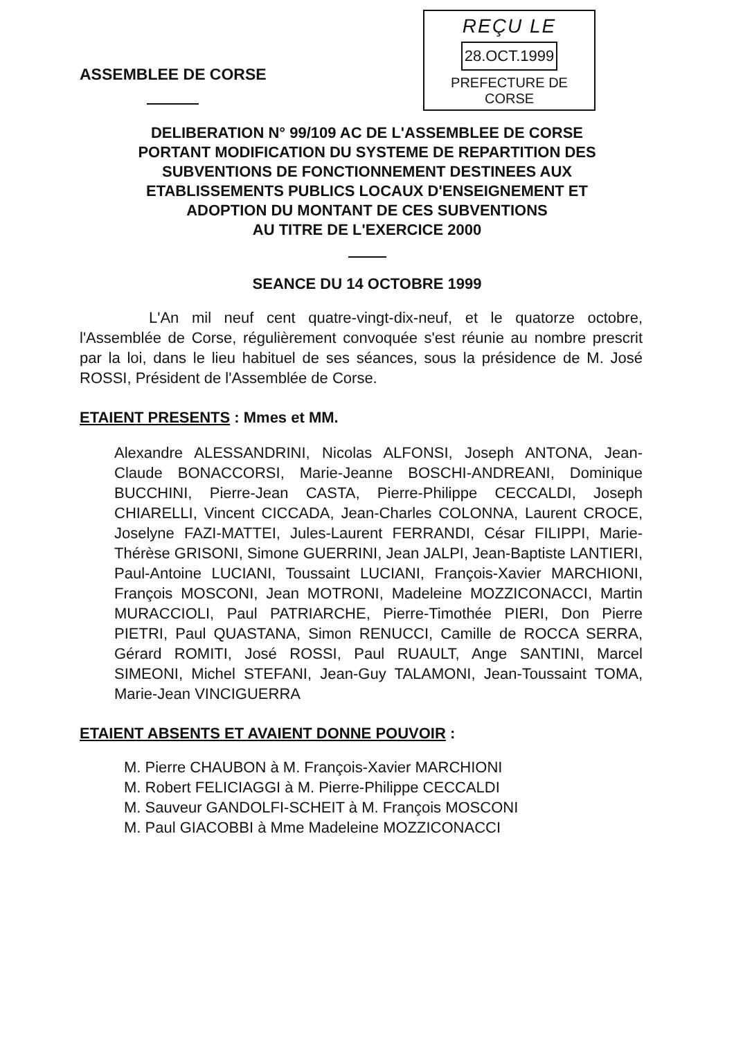ASSEMBLEE DE CORSE
REÇU LE
28.OCT.1999
PREFECTURE DE CORSE
DELIBERATION N° 99/109 AC DE L'ASSEMBLEE DE CORSE
PORTANT MODIFICATION DU SYSTEME DE REPARTITION DES
SUBVENTIONS DE FONCTIONNEMENT DESTINEES AUX
ETABLISSEMENTS PUBLICS LOCAUX D'ENSEIGNEMENT ET
ADOPTION DU MONTANT DE CES SUBVENTIONS
AU TITRE DE L'EXERCICE 2000
SEANCE DU 14 OCTOBRE 1999
L'An mil neuf cent quatre-vingt-dix-neuf, et le quatorze octobre, l'Assemblée de Corse, régulièrement convoquée s'est réunie au nombre prescrit par la loi, dans le lieu habituel de ses séances, sous la présidence de M. José ROSSI, Président de l'Assemblée de Corse.
ETAIENT PRESENTS : Mmes et MM.
Alexandre ALESSANDRINI, Nicolas ALFONSI, Joseph ANTONA, Jean-Claude BONACCORSI, Marie-Jeanne BOSCHI-ANDREANI, Dominique BUCCHINI, Pierre-Jean CASTA, Pierre-Philippe CECCALDI, Joseph CHIARELLI, Vincent CICCADA, Jean-Charles COLONNA, Laurent CROCE, Joselyne FAZI-MATTEI, Jules-Laurent FERRANDI, César FILIPPI, Marie-Thérèse GRISONI, Simone GUERRINI, Jean JALPI, Jean-Baptiste LANTIERI, Paul-Antoine LUCIANI, Toussaint LUCIANI, François-Xavier MARCHIONI, François MOSCONI, Jean MOTRONI, Madeleine MOZZICONACCI, Martin MURACCIOLI, Paul PATRIARCHE, Pierre-Timothée PIERI, Don Pierre PIETRI, Paul QUASTANA, Simon RENUCCI, Camille de ROCCA SERRA, Gérard ROMITI, José ROSSI, Paul RUAULT, Ange SANTINI, Marcel SIMEONI, Michel STEFANI, Jean-Guy TALAMONI, Jean-Toussaint TOMA, Marie-Jean VINCIGUERRA
ETAIENT ABSENTS ET AVAIENT DONNE POUVOIR :
M. Pierre CHAUBON à M. François-Xavier MARCHIONI
M. Robert FELICIAGGI à M. Pierre-Philippe CECCALDI
M. Sauveur GANDOLFI-SCHEIT à M. François MOSCONI
M. Paul GIACOBBI à Mme Madeleine MOZZICONACCI